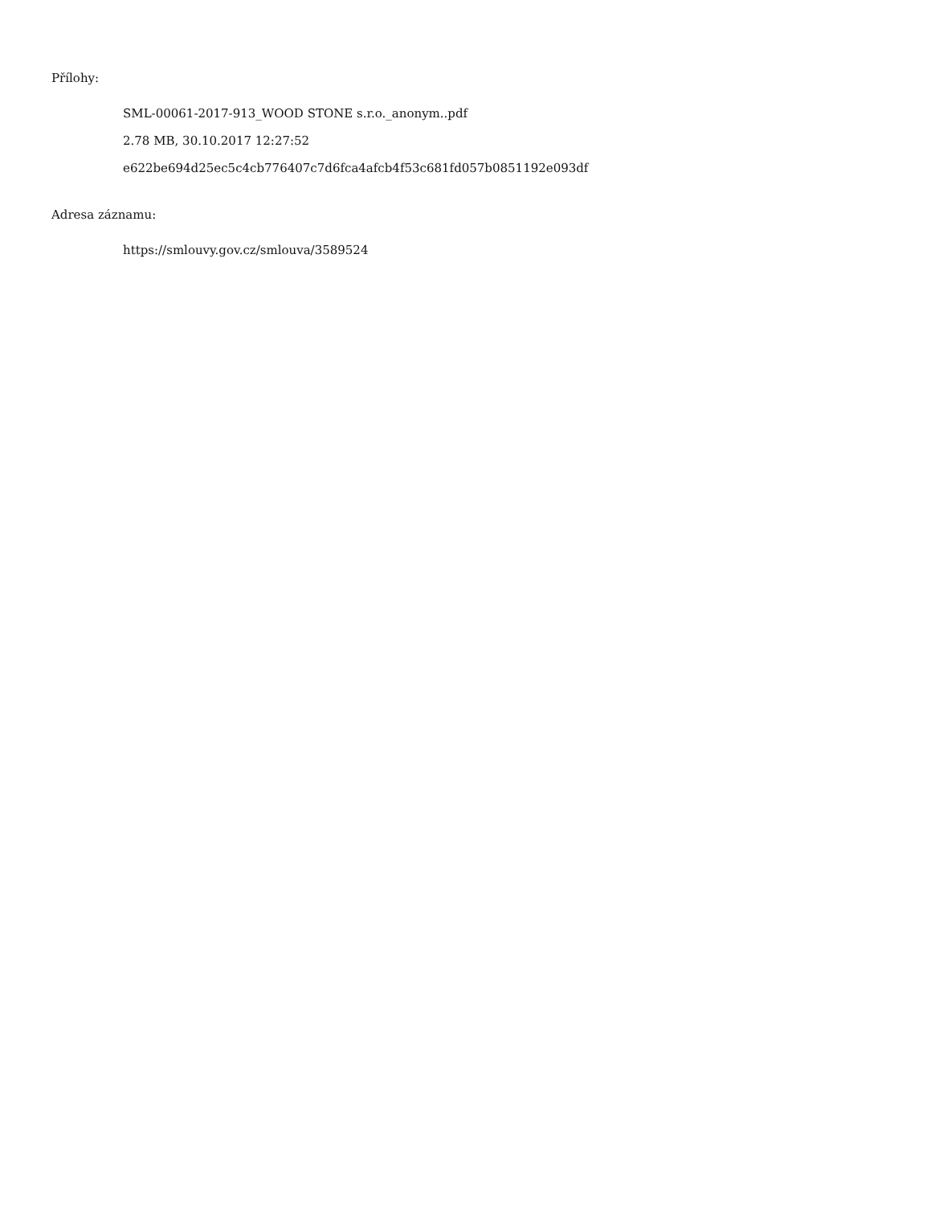Přílohy:
SML-00061-2017-913_WOOD STONE s.r.o._anonym..pdf
2.78 MB, 30.10.2017 12:27:52
e622be694d25ec5c4cb776407c7d6fca4afcb4f53c681fd057b0851192e093df
Adresa záznamu:
https://smlouvy.gov.cz/smlouva/3589524